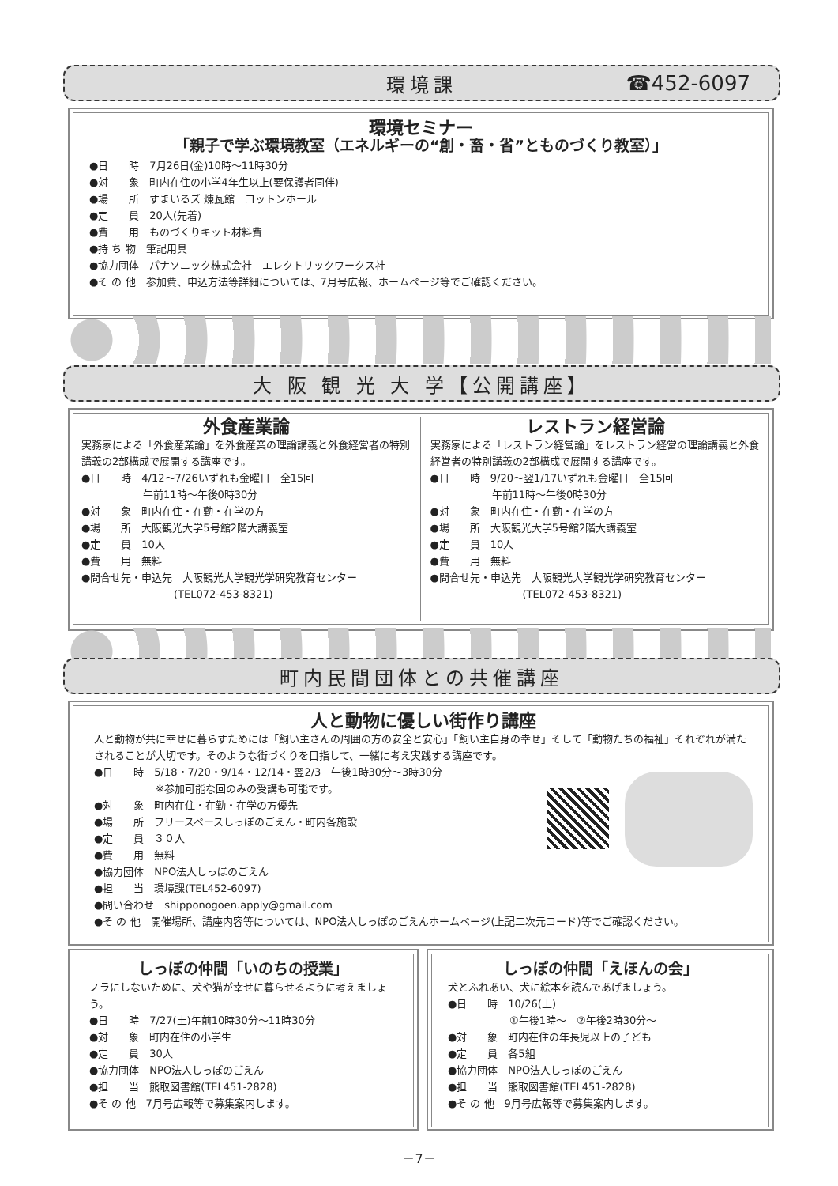環境課 ☎452-6097
環境セミナー
「親子で学ぶ環境教室（エネルギーの“創・畜・省”とものづくり教室）」
●日　　時　7月26日(金)10時～11時30分
●対　　象　町内在住の小学4年生以上(要保護者同伴)
●場　　所　すまいるズ 煉瓦館　コットンホール
●定　　員　20人(先着)
●費　　用　ものづくりキット材料費
●持 ち 物　筆記用具
●協力団体　パナソニック株式会社　エレクトリックワークス社
●そ の 他　参加費、申込方法等詳細については、7月号広報、ホームページ等でご確認ください。
大 阪 観 光 大 学【公開講座】
外食産業論
実務家による「外食産業論」を外食産業の理論講義と外食経営者の特別講義の2部構成で展開する講座です。
●日　　時　4/12～7/26いずれも金曜日　全15回
　　　　　　午前11時～午後0時30分
●対　　象　町内在住・在勤・在学の方
●場　　所　大阪観光大学5号館2階大講義室
●定　　員　10人
●費　　用　無料
●問合せ先・申込先　大阪観光大学観光学研究教育センター
　　　　　　　　　(TEL072-453-8321)
レストラン経営論
実務家による「レストラン経営論」をレストラン経営の理論講義と外食経営者の特別講義の2部構成で展開する講座です。
●日　　時　9/20～翌1/17いずれも金曜日　全15回
　　　　　　午前11時～午後0時30分
●対　　象　町内在住・在勤・在学の方
●場　　所　大阪観光大学5号館2階大講義室
●定　　員　10人
●費　　用　無料
●問合せ先・申込先　大阪観光大学観光学研究教育センター
　　　　　　　　　(TEL072-453-8321)
町内民間団体との共催講座
人と動物に優しい街作り講座
人と動物が共に幸せに暮らすためには「飼い主さんの周囲の方の安全と安心」「飼い主自身の幸せ」そして「動物たちの福祉」それぞれが満たされることが大切です。そのような街づくりを目指して、一緒に考え実践する講座です。
●日　　時　5/18・7/20・9/14・12/14・翌2/3　午後1時30分～3時30分
　　　　　　※参加可能な回のみの受講も可能です。
●対　　象　町内在住・在勤・在学の方優先
●場　　所　フリースペースしっぽのごえん・町内各施設
●定　　員　３０人
●費　　用　無料
●協力団体　NPO法人しっぽのごえん
●担　　当　環境課(TEL452-6097)
●問い合わせ　shipponogoen.apply@gmail.com
●そ の 他　開催場所、講座内容等については、NPO法人しっぽのごえんホームページ(上記二次元コード)等でご確認ください。
しっぽの仲間「いのちの授業」
ノラにしないために、犬や猫が幸せに暮らせるように考えましょう。
●日　　時　7/27(土)午前10時30分～11時30分
●対　　象　町内在住の小学生
●定　　員　30人
●協力団体　NPO法人しっぽのごえん
●担　　当　熊取図書館(TEL451-2828)
●そ の 他　7月号広報等で募集案内します。
しっぽの仲間「えほんの会」
犬とふれあい、犬に絵本を読んであげましょう。
●日　　時　10/26(土)
　　　　　　①午後1時～　②午後2時30分～
●対　　象　町内在住の年長児以上の子ども
●定　　員　各5組
●協力団体　NPO法人しっぽのごえん
●担　　当　熊取図書館(TEL451-2828)
●そ の 他　9月号広報等で募集案内します。
－7－